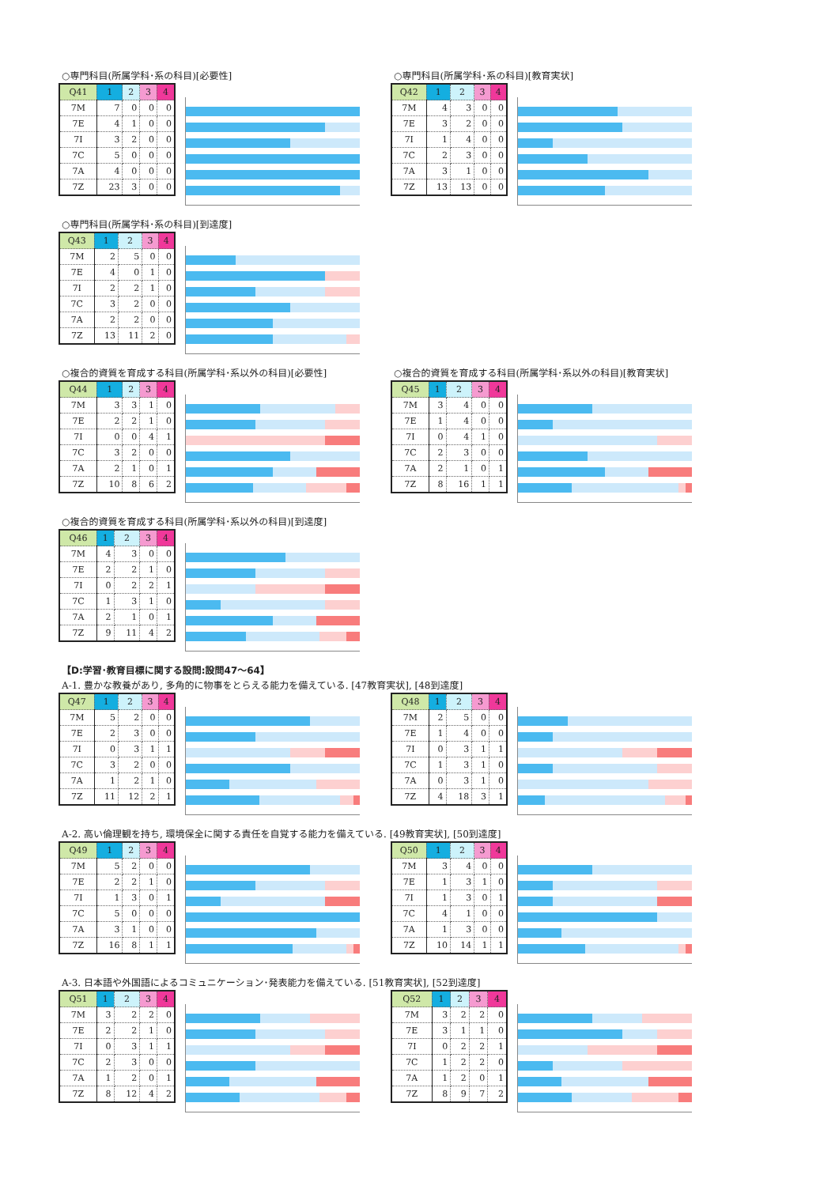○専門科目(所属学科･系の科目)[必要性]
| Q41 | 1 | 2 | 3 | 4 |
| --- | --- | --- | --- | --- |
| 7M | 7 | 0 | 0 | 0 |
| 7E | 4 | 1 | 0 | 0 |
| 7I | 3 | 2 | 0 | 0 |
| 7C | 5 | 0 | 0 | 0 |
| 7A | 4 | 0 | 0 | 0 |
| 7Z | 23 | 3 | 0 | 0 |
○専門科目(所属学科･系の科目)[教育実状]
| Q42 | 1 | 2 | 3 | 4 |
| --- | --- | --- | --- | --- |
| 7M | 4 | 3 | 0 | 0 |
| 7E | 3 | 2 | 0 | 0 |
| 7I | 1 | 4 | 0 | 0 |
| 7C | 2 | 3 | 0 | 0 |
| 7A | 3 | 1 | 0 | 0 |
| 7Z | 13 | 13 | 0 | 0 |
○専門科目(所属学科･系の科目)[到達度]
| Q43 | 1 | 2 | 3 | 4 |
| --- | --- | --- | --- | --- |
| 7M | 2 | 5 | 0 | 0 |
| 7E | 4 | 0 | 1 | 0 |
| 7I | 2 | 2 | 1 | 0 |
| 7C | 3 | 2 | 0 | 0 |
| 7A | 2 | 2 | 0 | 0 |
| 7Z | 13 | 11 | 2 | 0 |
○複合的資質を育成する科目(所属学科･系以外の科目)[必要性]
| Q44 | 1 | 2 | 3 | 4 |
| --- | --- | --- | --- | --- |
| 7M | 3 | 3 | 1 | 0 |
| 7E | 2 | 2 | 1 | 0 |
| 7I | 0 | 0 | 4 | 1 |
| 7C | 3 | 2 | 0 | 0 |
| 7A | 2 | 1 | 0 | 1 |
| 7Z | 10 | 8 | 6 | 2 |
○複合的資質を育成する科目(所属学科･系以外の科目)[教育実状]
| Q45 | 1 | 2 | 3 | 4 |
| --- | --- | --- | --- | --- |
| 7M | 3 | 4 | 0 | 0 |
| 7E | 1 | 4 | 0 | 0 |
| 7I | 0 | 4 | 1 | 0 |
| 7C | 2 | 3 | 0 | 0 |
| 7A | 2 | 1 | 0 | 1 |
| 7Z | 8 | 16 | 1 | 1 |
○複合的資質を育成する科目(所属学科･系以外の科目)[到達度]
| Q46 | 1 | 2 | 3 | 4 |
| --- | --- | --- | --- | --- |
| 7M | 4 | 3 | 0 | 0 |
| 7E | 2 | 2 | 1 | 0 |
| 7I | 0 | 2 | 2 | 1 |
| 7C | 1 | 3 | 1 | 0 |
| 7A | 2 | 1 | 0 | 1 |
| 7Z | 9 | 11 | 4 | 2 |
【D:学習･教育目標に関する設問:設問47～64】
A-1. 豊かな教養があり, 多角的に物事をとらえる能力を備えている. [47教育実状], [48到達度]
| Q47 | 1 | 2 | 3 | 4 |
| --- | --- | --- | --- | --- |
| 7M | 5 | 2 | 0 | 0 |
| 7E | 2 | 3 | 0 | 0 |
| 7I | 0 | 3 | 1 | 1 |
| 7C | 3 | 2 | 0 | 0 |
| 7A | 1 | 2 | 1 | 0 |
| 7Z | 11 | 12 | 2 | 1 |
| Q48 | 1 | 2 | 3 | 4 |
| --- | --- | --- | --- | --- |
| 7M | 2 | 5 | 0 | 0 |
| 7E | 1 | 4 | 0 | 0 |
| 7I | 0 | 3 | 1 | 1 |
| 7C | 1 | 3 | 1 | 0 |
| 7A | 0 | 3 | 1 | 0 |
| 7Z | 4 | 18 | 3 | 1 |
A-2. 高い倫理観を持ち, 環境保全に関する責任を自覚する能力を備えている. [49教育実状], [50到達度]
| Q49 | 1 | 2 | 3 | 4 |
| --- | --- | --- | --- | --- |
| 7M | 5 | 2 | 0 | 0 |
| 7E | 2 | 2 | 1 | 0 |
| 7I | 1 | 3 | 0 | 1 |
| 7C | 5 | 0 | 0 | 0 |
| 7A | 3 | 1 | 0 | 0 |
| 7Z | 16 | 8 | 1 | 1 |
| Q50 | 1 | 2 | 3 | 4 |
| --- | --- | --- | --- | --- |
| 7M | 3 | 4 | 0 | 0 |
| 7E | 1 | 3 | 1 | 0 |
| 7I | 1 | 3 | 0 | 1 |
| 7C | 4 | 1 | 0 | 0 |
| 7A | 1 | 3 | 0 | 0 |
| 7Z | 10 | 14 | 1 | 1 |
A-3. 日本語や外国語によるコミュニケーション･発表能力を備えている. [51教育実状], [52到達度]
| Q51 | 1 | 2 | 3 | 4 |
| --- | --- | --- | --- | --- |
| 7M | 3 | 2 | 2 | 0 |
| 7E | 2 | 2 | 1 | 0 |
| 7I | 0 | 3 | 1 | 1 |
| 7C | 2 | 3 | 0 | 0 |
| 7A | 1 | 2 | 0 | 1 |
| 7Z | 8 | 12 | 4 | 2 |
| Q52 | 1 | 2 | 3 | 4 |
| --- | --- | --- | --- | --- |
| 7M | 3 | 2 | 2 | 0 |
| 7E | 3 | 1 | 1 | 0 |
| 7I | 0 | 2 | 2 | 1 |
| 7C | 1 | 2 | 2 | 0 |
| 7A | 1 | 2 | 0 | 1 |
| 7Z | 8 | 9 | 7 | 2 |